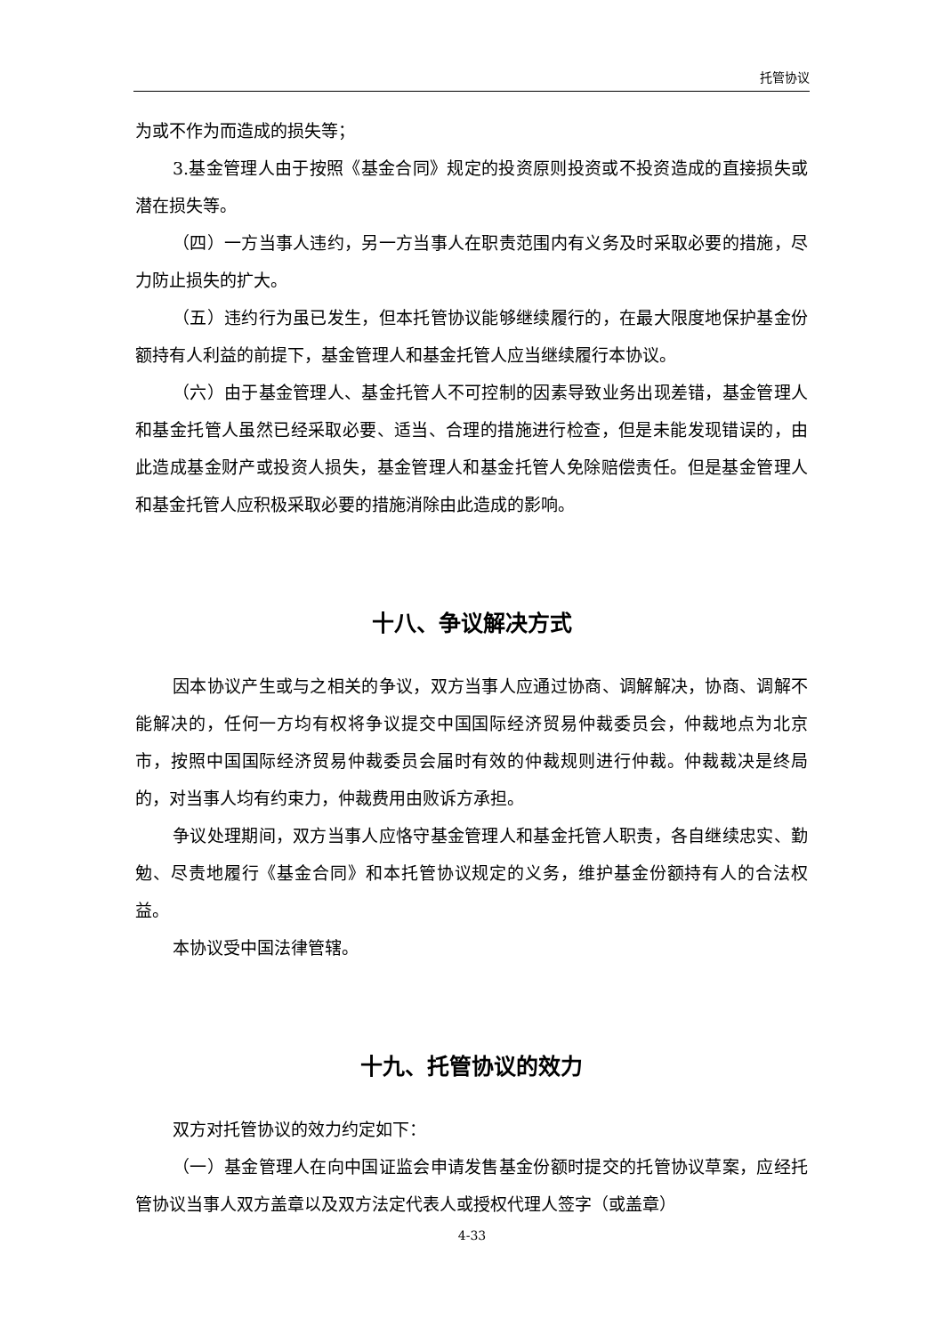托管协议
为或不作为而造成的损失等；
3.基金管理人由于按照《基金合同》规定的投资原则投资或不投资造成的直接损失或潜在损失等。
（四）一方当事人违约，另一方当事人在职责范围内有义务及时采取必要的措施，尽力防止损失的扩大。
（五）违约行为虽已发生，但本托管协议能够继续履行的，在最大限度地保护基金份额持有人利益的前提下，基金管理人和基金托管人应当继续履行本协议。
（六）由于基金管理人、基金托管人不可控制的因素导致业务出现差错，基金管理人和基金托管人虽然已经采取必要、适当、合理的措施进行检查，但是未能发现错误的，由此造成基金财产或投资人损失，基金管理人和基金托管人免除赔偿责任。但是基金管理人和基金托管人应积极采取必要的措施消除由此造成的影响。
十八、争议解决方式
因本协议产生或与之相关的争议，双方当事人应通过协商、调解解决，协商、调解不能解决的，任何一方均有权将争议提交中国国际经济贸易仲裁委员会，仲裁地点为北京市，按照中国国际经济贸易仲裁委员会届时有效的仲裁规则进行仲裁。仲裁裁决是终局的，对当事人均有约束力，仲裁费用由败诉方承担。
争议处理期间，双方当事人应恪守基金管理人和基金托管人职责，各自继续忠实、勤勉、尽责地履行《基金合同》和本托管协议规定的义务，维护基金份额持有人的合法权益。
本协议受中国法律管辖。
十九、托管协议的效力
双方对托管协议的效力约定如下：
（一）基金管理人在向中国证监会申请发售基金份额时提交的托管协议草案，应经托管协议当事人双方盖章以及双方法定代表人或授权代理人签字（或盖章）
4-33